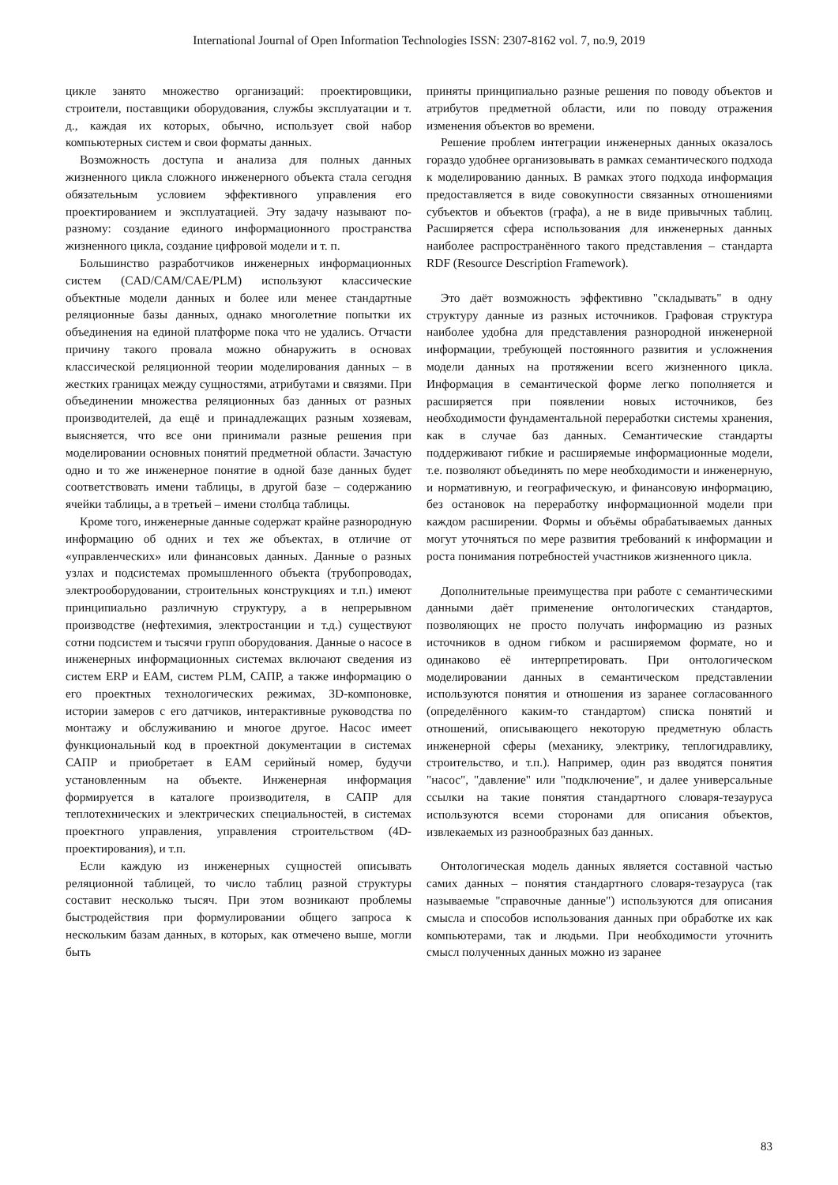International Journal of Open Information Technologies ISSN: 2307-8162 vol. 7, no.9, 2019
цикле занято множество организаций: проектировщики, строители, поставщики оборудования, службы эксплуатации и т. д., каждая их которых, обычно, использует свой набор компьютерных систем и свои форматы данных.
Возможность доступа и анализа для полных данных жизненного цикла сложного инженерного объекта стала сегодня обязательным условием эффективного управления его проектированием и эксплуатацией. Эту задачу называют по-разному: создание единого информационного пространства жизненного цикла, создание цифровой модели и т. п.
Большинство разработчиков инженерных информационных систем (CAD/CAM/CAE/PLM) используют классические объектные модели данных и более или менее стандартные реляционные базы данных, однако многолетние попытки их объединения на единой платформе пока что не удались. Отчасти причину такого провала можно обнаружить в основах классической реляционной теории моделирования данных – в жестких границах между сущностями, атрибутами и связями. При объединении множества реляционных баз данных от разных производителей, да ещё и принадлежащих разным хозяевам, выясняется, что все они принимали разные решения при моделировании основных понятий предметной области. Зачастую одно и то же инженерное понятие в одной базе данных будет соответствовать имени таблицы, в другой базе – содержанию ячейки таблицы, а в третьей – имени столбца таблицы.
Кроме того, инженерные данные содержат крайне разнородную информацию об одних и тех же объектах, в отличие от «управленческих» или финансовых данных. Данные о разных узлах и подсистемах промышленного объекта (трубопроводах, электрооборудовании, строительных конструкциях и т.п.) имеют принципиально различную структуру, а в непрерывном производстве (нефтехимия, электростанции и т.д.) существуют сотни подсистем и тысячи групп оборудования. Данные о насосе в инженерных информационных системах включают сведения из систем ERP и EAM, систем PLM, САПР, а также информацию о его проектных технологических режимах, 3D-компоновке, истории замеров с его датчиков, интерактивные руководства по монтажу и обслуживанию и многое другое. Насос имеет функциональный код в проектной документации в системах САПР и приобретает в EAM серийный номер, будучи установленным на объекте. Инженерная информация формируется в каталоге производителя, в САПР для теплотехнических и электрических специальностей, в системах проектного управления, управления строительством (4D-проектирования), и т.п.
Если каждую из инженерных сущностей описывать реляционной таблицей, то число таблиц разной структуры составит несколько тысяч. При этом возникают проблемы быстродействия при формулировании общего запроса к нескольким базам данных, в которых, как отмечено выше, могли быть
приняты принципиально разные решения по поводу объектов и атрибутов предметной области, или по поводу отражения изменения объектов во времени.
Решение проблем интеграции инженерных данных оказалось гораздо удобнее организовывать в рамках семантического подхода к моделированию данных. В рамках этого подхода информация предоставляется в виде совокупности связанных отношениями субъектов и объектов (графа), а не в виде привычных таблиц. Расширяется сфера использования для инженерных данных наиболее распространённого такого представления – стандарта RDF (Resource Description Framework).
Это даёт возможность эффективно "складывать" в одну структуру данные из разных источников. Графовая структура наиболее удобна для представления разнородной инженерной информации, требующей постоянного развития и усложнения модели данных на протяжении всего жизненного цикла. Информация в семантической форме легко пополняется и расширяется при появлении новых источников, без необходимости фундаментальной переработки системы хранения, как в случае баз данных. Семантические стандарты поддерживают гибкие и расширяемые информационные модели, т.е. позволяют объединять по мере необходимости и инженерную, и нормативную, и географическую, и финансовую информацию, без остановок на переработку информационной модели при каждом расширении. Формы и объёмы обрабатываемых данных могут уточняться по мере развития требований к информации и роста понимания потребностей участников жизненного цикла.
Дополнительные преимущества при работе с семантическими данными даёт применение онтологических стандартов, позволяющих не просто получать информацию из разных источников в одном гибком и расширяемом формате, но и одинаково её интерпретировать. При онтологическом моделировании данных в семантическом представлении используются понятия и отношения из заранее согласованного (определённого каким-то стандартом) списка понятий и отношений, описывающего некоторую предметную область инженерной сферы (механику, электрику, теплогидравлику, строительство, и т.п.). Например, один раз вводятся понятия "насос", "давление" или "подключение", и далее универсальные ссылки на такие понятия стандартного словаря-тезауруса используются всеми сторонами для описания объектов, извлекаемых из разнообразных баз данных.
Онтологическая модель данных является составной частью самих данных – понятия стандартного словаря-тезауруса (так называемые "справочные данные") используются для описания смысла и способов использования данных при обработке их как компьютерами, так и людьми. При необходимости уточнить смысл полученных данных можно из заранее
83